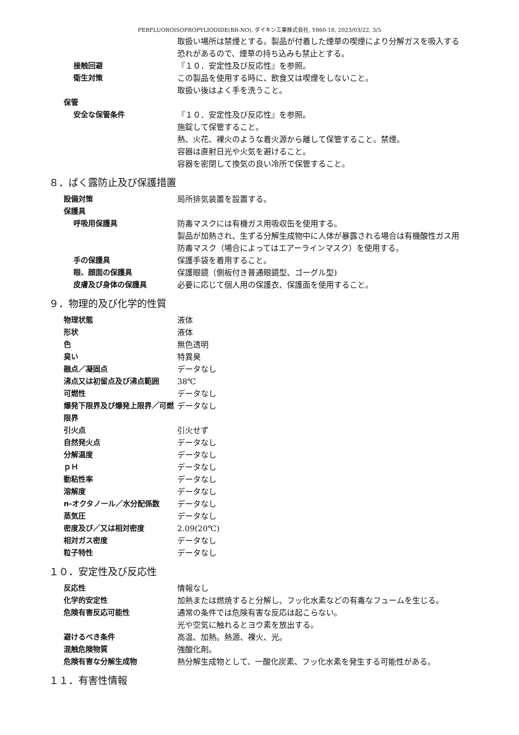PERFLUOROISOPROPYLIODIDE(BR-NO), ダイキン工業株式会社, Y860-18, 2023/03/22, 3/5
取扱い場所は禁煙とする。製品が付着した煙草の喫煙により分解ガスを吸入する恐れがあるので、煙草の持ち込みも禁止とする。
接触回避 『１０．安定性及び反応性』を参照。
衛生対策 この製品を使用する時に、飲食又は喫煙をしないこと。
取扱い後はよく手を洗うこと。
保管
安全な保管条件 『１０．安定性及び反応性』を参照。
施錠して保管すること。
熱、火花、裸火のような着火源から離して保管すること。禁煙。
容器は直射日光や火気を避けること。
容器を密閉して換気の良い冷所で保管すること。
８．ばく露防止及び保護措置
設備対策 局所排気装置を設置する。
保護具
呼吸用保護具 防毒マスクには有機ガス用吸収缶を使用する。
製品が加熱され、生ずる分解生成物中に人体が暴露される場合は有機酸性ガス用防毒マスク（場合によってはエアーラインマスク）を使用する。
手の保護具 保護手袋を着用すること。
眼、顔面の保護具 保護眼鏡（側板付き普通眼鏡型、ゴーグル型)
皮膚及び身体の保護具 必要に応じて個人用の保護衣、保護面を使用すること。
９．物理的及び化学的性質
物理状態 液体
形状 液体
色 無色透明
臭い 特異臭
融点／凝固点 データなし
沸点又は初留点及び沸点範囲 38℃
可燃性 データなし
爆発下限界及び爆発上限界／可燃限界
データなし
引火点 引火せず
自然発火点 データなし
分解温度 データなし
ｐＨ データなし
動粘性率 データなし
溶解度 データなし
n-オクタノール／水分配係数 データなし
蒸気圧 データなし
密度及び／又は相対密度 2.09(20℃)
相対ガス密度 データなし
粒子特性 データなし
１０．安定性及び反応性
反応性 情報なし
化学的安定性 加熱または燃焼すると分解し、フッ化水素などの有毒なフュームを生じる。
危険有害反応可能性 通常の条件では危険有害な反応は起こらない。
光や空気に触れるとヨウ素を放出する。
避けるべき条件 高温、加熱。熱源、裸火、光。
混触危険物質 強酸化剤。
危険有害な分解生成物 熱分解生成物として、一酸化炭素、フッ化水素を発生する可能性がある。
１１．有害性情報